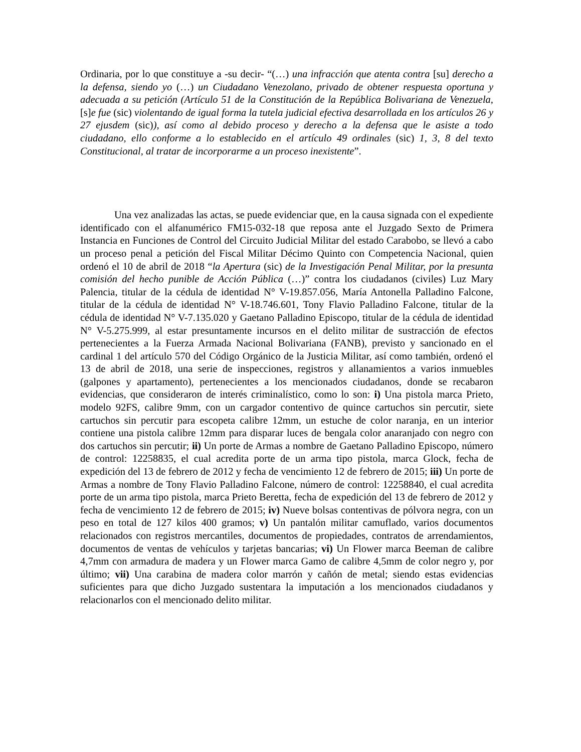Ordinaria, por lo que constituye a -su decir- “(…) una infracción que atenta contra [su] derecho a la defensa, siendo yo (…) un Ciudadano Venezolano, privado de obtener respuesta oportuna y adecuada a su petición (Artículo 51 de la Constitución de la República Bolivariana de Venezuela, [s]e fue (sic) violentando de igual forma la tutela judicial efectiva desarrollada en los artículos 26 y 27 ejusdem (sic)), así como al debido proceso y derecho a la defensa que le asiste a todo ciudadano, ello conforme a lo establecido en el artículo 49 ordinales (sic) 1, 3, 8 del texto Constitucional, al tratar de incorporarme a un proceso inexistente”.
Una vez analizadas las actas, se puede evidenciar que, en la causa signada con el expediente identificado con el alfanumérico FM15-032-18 que reposa ante el Juzgado Sexto de Primera Instancia en Funciones de Control del Circuito Judicial Militar del estado Carabobo, se llevó a cabo un proceso penal a petición del Fiscal Militar Décimo Quinto con Competencia Nacional, quien ordenó el 10 de abril de 2018 “la Apertura (sic) de la Investigación Penal Militar, por la presunta comisión del hecho punible de Acción Pública (…)” contra los ciudadanos (civiles) Luz Mary Palencia, titular de la cédula de identidad N° V-19.857.056, María Antonella Palladino Falcone, titular de la cédula de identidad N° V-18.746.601, Tony Flavio Palladino Falcone, titular de la cédula de identidad N° V-7.135.020 y Gaetano Palladino Episcopo, titular de la cédula de identidad N° V-5.275.999, al estar presuntamente incursos en el delito militar de sustracción de efectos pertenecientes a la Fuerza Armada Nacional Bolivariana (FANB), previsto y sancionado en el cardinal 1 del artículo 570 del Código Orgánico de la Justicia Militar, así como también, ordenó el 13 de abril de 2018, una serie de inspecciones, registros y allanamientos a varios inmuebles (galpones y apartamento), pertenecientes a los mencionados ciudadanos, donde se recabaron evidencias, que consideraron de interés criminalístico, como lo son: i) Una pistola marca Prieto, modelo 92FS, calibre 9mm, con un cargador contentivo de quince cartuchos sin percutir, siete cartuchos sin percutir para escopeta calibre 12mm, un estuche de color naranja, en un interior contiene una pistola calibre 12mm para disparar luces de bengala color anaranjado con negro con dos cartuchos sin percutir; ii) Un porte de Armas a nombre de Gaetano Palladino Episcopo, número de control: 12258835, el cual acredita porte de un arma tipo pistola, marca Glock, fecha de expedición del 13 de febrero de 2012 y fecha de vencimiento 12 de febrero de 2015; iii) Un porte de Armas a nombre de Tony Flavio Palladino Falcone, número de control: 12258840, el cual acredita porte de un arma tipo pistola, marca Prieto Beretta, fecha de expedición del 13 de febrero de 2012 y fecha de vencimiento 12 de febrero de 2015; iv) Nueve bolsas contentivas de pólvora negra, con un peso en total de 127 kilos 400 gramos; v) Un pantalón militar camuflado, varios documentos relacionados con registros mercantiles, documentos de propiedades, contratos de arrendamientos, documentos de ventas de vehículos y tarjetas bancarias; vi) Un Flower marca Beeman de calibre 4,7mm con armadura de madera y un Flower marca Gamo de calibre 4,5mm de color negro y, por último; vii) Una carabina de madera color marrón y cañón de metal; siendo estas evidencias suficientes para que dicho Juzgado sustentara la imputación a los mencionados ciudadanos y relacionarlos con el mencionado delito militar.